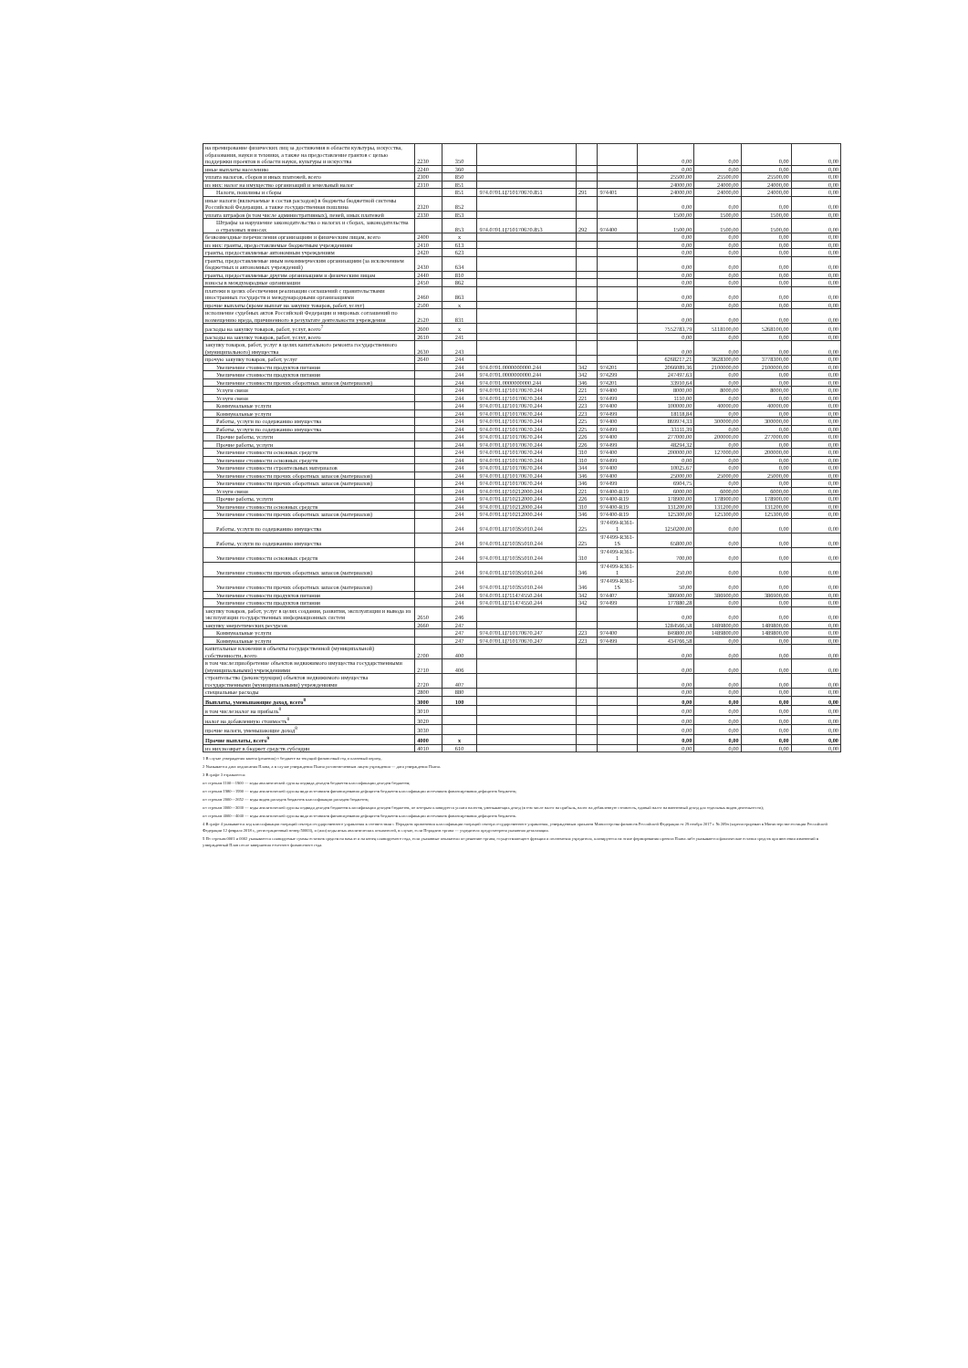| на премирование физических лиц за достижения в области культуры, искусства, образования, науки и техники, а также на предоставление грантов с целью поддержки проектов в области науки, культуры и искусства | 2230 | 350 | | | | 0,00 | 0,00 | 0,00 | 0,00 |
| иные выплаты населению | 2240 | 360 | | | | 0,00 | 0,00 | 0,00 | 0,00 |
| уплата налогов, сборов и иных платежей, всего | 2300 | 850 | | | | 25500,00 | 25500,00 | 25500,00 | 0,00 |
| из них: налог на имущество организаций и земельный налог | 2310 | 851 | | | | 24000,00 | 24000,00 | 24000,00 | 0,00 |
| Налоги, пошлины и сборы | | 851 | 974.0701.Ц710170670.851 | 291 | 974401 | 24000,00 | 24000,00 | 24000,00 | 0,00 |
| иные налоги (включаемые в состав расходов) в бюджеты бюджетной системы Российской Федерации, а также государственная пошлина | 2320 | 852 | | | | 0,00 | 0,00 | 0,00 | 0,00 |
| уплата штрафов (в том числе административных), пеней, иных платежей | 2330 | 853 | | | | 1500,00 | 1500,00 | 1500,00 | 0,00 |
| Штрафы за нарушение законодательства о налогах и сборах, законодательства о страховых взносах | | 853 | 974.0701.Ц710170670.853 | 292 | 974400 | 1500,00 | 1500,00 | 1500,00 | 0,00 |
| безвозмездные перечисления организациям и физическим лицам, всего | 2400 | x | | | | 0,00 | 0,00 | 0,00 | 0,00 |
| из них: гранты, предоставляемые бюджетным учреждениям | 2410 | 613 | | | | 0,00 | 0,00 | 0,00 | 0,00 |
| гранты, предоставляемые автономным учреждениям | 2420 | 623 | | | | 0,00 | 0,00 | 0,00 | 0,00 |
| гранты, предоставляемые иным некоммерческим организациям (за исключением бюджетных и автономных учреждений) | 2430 | 634 | | | | 0,00 | 0,00 | 0,00 | 0,00 |
| гранты, предоставляемые другим организациям и физическим лицам | 2440 | 810 | | | | 0,00 | 0,00 | 0,00 | 0,00 |
| взносы в международные организации | 2450 | 862 | | | | 0,00 | 0,00 | 0,00 | 0,00 |
| платежи в целях обеспечения реализации соглашений с правительствами иностранных государств и международными организациями | 2460 | 863 | | | | 0,00 | 0,00 | 0,00 | 0,00 |
| прочие выплаты (кроме выплат на закупку товаров, работ, услуг) | 2500 | x | | | | 0,00 | 0,00 | 0,00 | 0,00 |
| исполнение судебных актов Российской Федерации и мировых соглашений по возмещению вреда, причиненного в результате деятельности учреждения | 2520 | 831 | | | | 0,00 | 0,00 | 0,00 | 0,00 |
| расходы на закупку товаров, работ, услуг, всего<sup>7</sup> | 2600 | x | | | | 7552783,79 | 5118100,00 | 5268100,00 | 0,00 |
| расходы на закупку товаров, работ, услуг, всего | 2610 | 241 | | | | 0,00 | 0,00 | 0,00 | 0,00 |
| закупку товаров, работ, услуг в целях капитального ремонта государственного (муниципального) имущества | 2630 | 243 | | | | 0,00 | 0,00 | 0,00 | 0,00 |
| прочую закупку товаров, работ, услуг | 2640 | 244 | | | | 6268217,21 | 3628300,00 | 3778300,00 | 0,00 |
| Увеличение стоимости продуктов питания | | 244 | 974.0701.0000000000.244 | 342 | 974201 | 2066089,36 | 2100000,00 | 2100000,00 | 0,00 |
| Увеличение стоимости продуктов питания | | 244 | 974.0701.0000000000.244 | 342 | 974299 | 247497,63 | 0,00 | 0,00 | 0,00 |
| Увеличение стоимости прочих оборотных запасов (материалов) | | 244 | 974.0701.0000000000.244 | 346 | 974201 | 33910,64 | 0,00 | 0,00 | 0,00 |
| Услуги связи | | 244 | 974.0701.Ц710170670.244 | 221 | 974400 | 8000,00 | 8000,00 | 8000,00 | 0,00 |
| Услуги связи | | 244 | 974.0701.Ц710170670.244 | 221 | 974499 | 1110,00 | 0,00 | 0,00 | 0,00 |
| Коммунальные услуги | | 244 | 974.0701.Ц710170670.244 | 223 | 974400 | 100000,00 | 40000,00 | 40000,00 | 0,00 |
| Коммунальные услуги | | 244 | 974.0701.Ц710170670.244 | 223 | 974499 | 18118,84 | 0,00 | 0,00 | 0,00 |
| Работы, услуги по содержанию имущества | | 244 | 974.0701.Ц710170670.244 | 225 | 974400 | 869974,33 | 300000,00 | 300000,00 | 0,00 |
| Работы, услуги по содержанию имущества | | 244 | 974.0701.Ц710170670.244 | 225 | 974499 | 33111,39 | 0,00 | 0,00 | 0,00 |
| Прочие работы, услуги | | 244 | 974.0701.Ц710170670.244 | 226 | 974400 | 277000,00 | 200000,00 | 277000,00 | 0,00 |
| Прочие работы, услуги | | 244 | 974.0701.Ц710170670.244 | 226 | 974499 | 48294,32 | 0,00 | 0,00 | 0,00 |
| Увеличение стоимости основных средств | | 244 | 974.0701.Ц710170670.244 | 310 | 974400 | 200000,00 | 127000,00 | 200000,00 | 0,00 |
| Увеличение стоимости основных средств | | 244 | 974.0701.Ц710170670.244 | 310 | 974499 | 0,00 | 0,00 | 0,00 | 0,00 |
| Увеличение стоимости строительных материалов | | 244 | 974.0701.Ц710170670.244 | 344 | 974400 | 10025,67 | 0,00 | 0,00 | 0,00 |
| Увеличение стоимости прочих оборотных запасов (материалов) | | 244 | 974.0701.Ц710170670.244 | 346 | 974400 | 25000,00 | 25000,00 | 25000,00 | 0,00 |
| Увеличение стоимости прочих оборотных запасов (материалов) | | 244 | 974.0701.Ц710170670.244 | 346 | 974499 | 6904,75 | 0,00 | 0,00 | 0,00 |
| Услуги связи | | 244 | 974.0701.Ц710212000.244 | 221 | 974400-R19 | 6000,00 | 6000,00 | 6000,00 | 0,00 |
| Прочие работы, услуги | | 244 | 974.0701.Ц710212000.244 | 226 | 974400-R19 | 178900,00 | 178900,00 | 178900,00 | 0,00 |
| Увеличение стоимости основных средств | | 244 | 974.0701.Ц710212000.244 | 310 | 974400-R19 | 131200,00 | 131200,00 | 131200,00 | 0,00 |
| Увеличение стоимости прочих оборотных запасов (материалов) | | 244 | 974.0701.Ц710212000.244 | 346 | 974400-R19 | 125300,00 | 125300,00 | 125300,00 | 0,00 |
| Работы, услуги по содержанию имущества | | 244 | 974.0701.Ц7103S5010.244 | 225 | 974499-R361-1 | 1250200,00 | 0,00 | 0,00 | 0,00 |
| Работы, услуги по содержанию имущества | | 244 | 974.0701.Ц7103S5010.244 | 225 | 974499-R361-1S | 65800,00 | 0,00 | 0,00 | 0,00 |
| Увеличение стоимости основных средств | | 244 | 974.0701.Ц7103S5010.244 | 310 | 974499-R361-1 | 700,00 | 0,00 | 0,00 | 0,00 |
| Увеличение стоимости прочих оборотных запасов (материалов) | | 244 | 974.0701.Ц7103S5010.244 | 346 | 974499-R361-1 | 250,00 | 0,00 | 0,00 | 0,00 |
| Увеличение стоимости прочих оборотных запасов (материалов) | | 244 | 974.0701.Ц7103S5010.244 | 346 | 974499-R361-1S | 50,00 | 0,00 | 0,00 | 0,00 |
| Увеличение стоимости продуктов питания | | 244 | 974.0701.Ц711474550.244 | 342 | 974407 | 386900,00 | 386900,00 | 386900,00 | 0,00 |
| Увеличение стоимости продуктов питания | | 244 | 974.0701.Ц711474550.244 | 342 | 974499 | 177880,28 | 0,00 | 0,00 | 0,00 |
| закупку товаров, работ, услуг в целях создания, развития, эксплуатации и вывода из эксплуатации государственных информационных систем | 2650 | 246 | | | | 0,00 | 0,00 | 0,00 | 0,00 |
| закупку энергетических ресурсов | 2660 | 247 | | | | 1284566,58 | 1489800,00 | 1489800,00 | 0,00 |
| Коммунальные услуги | | 247 | 974.0701.Ц710170670.247 | 223 | 974400 | 849800,00 | 1489800,00 | 1489800,00 | 0,00 |
| Коммунальные услуги | | 247 | 974.0701.Ц710170670.247 | 223 | 974499 | 434766,58 | 0,00 | 0,00 | 0,00 |
| капитальные вложения в объекты государственной (муниципальной) собственности, всего | 2700 | 400 | | | | 0,00 | 0,00 | 0,00 | 0,00 |
| в том числе:приобретение объектов недвижимого имущества государственными (муниципальными) учреждениями | 2710 | 406 | | | | 0,00 | 0,00 | 0,00 | 0,00 |
| строительство (реконструкция) объектов недвижимого имущества государственными (муниципальными) учреждениями | 2720 | 407 | | | | 0,00 | 0,00 | 0,00 | 0,00 |
| специальные расходы | 2800 | 880 | | | | 0,00 | 0,00 | 0,00 | 0,00 |
| Выплаты, уменьшающие доход, всего<sup>8</sup> | 3000 | 100 | | | | 0,00 | 0,00 | 0,00 | 0,00 |
| в том числе:налог на прибыль<sup>8</sup> | 3010 | | | | | 0,00 | 0,00 | 0,00 | 0,00 |
| налог на добавленную стоимость<sup>8</sup> | 3020 | | | | | 0,00 | 0,00 | 0,00 | 0,00 |
| прочие налоги, уменьшающие доход<sup>8</sup> | 3030 | | | | | 0,00 | 0,00 | 0,00 | 0,00 |
| Прочие выплаты, всего<sup>9</sup> | 4000 | x | | | | 0,00 | 0,00 | 0,00 | 0,00 |
| из них:возврат в бюджет средств субсидии | 4010 | 610 | | | | 0,00 | 0,00 | 0,00 | 0,00 |
1 В случае утверждения закона (решения) о бюджете на текущий финансовый год и плановый период.
2 Указывается дата подписания Плана, а в случае утверждения Плана уполномоченным лицом учреждения — дата утверждения Плана.
3 В графе 3 отражаются:
по строкам 1100—1900 — коды аналитической группы подвида доходов бюджетов классификации доходов бюджетов;
по строкам 1980—1990 — коды аналитической группы вида источников финансирования дефицитов бюджетов классификации источников финансирования дефицитов бюджетов;
по строкам 2000—2652 — коды видов расходов бюджетов классификации расходов бюджетов;
по строкам 3000—3030 — коды аналитической группы подвида доходов бюджетов классификации доходов бюджетов, по которым планируется уплата налогов, уменьшающих доход (в том числе налог на прибыль, налог на добавленную стоимость, единый налог на вмененный доход для отдельных видов деятельности);
по строкам 4000—4040 — коды аналитической группы вида источников финансирования дефицитов бюджетов классификации источников финансирования дефицитов бюджетов.
4 В графе 4 указывается код классификации операций сектора государственного управления в соответствии с Порядком применения классификации операций сектора государственного управления, утвержденным приказом Министерства финансов Российской Федерации от 29 ноября 2017 г. № 209н (зарегистрирован в Министерстве юстиции Российской Федерации 12 февраля 2018 г., регистрационный номер 50003), и (или) коды иных аналитических показателей, в случае, если Порядком органа — учредителя предусмотрена указанная детализация.
5 По строкам 0001 и 0002 указываются планируемые суммы остатков средств на начало и на конец планируемого года, если указанные показатели по решению органа, осуществляющего функции и полномочия учредителя, планируются на этапе формирования проекта Плана либо указываются фактические остатки средств при внесении изменений в утвержденный План после завершения отчетного финансового года.